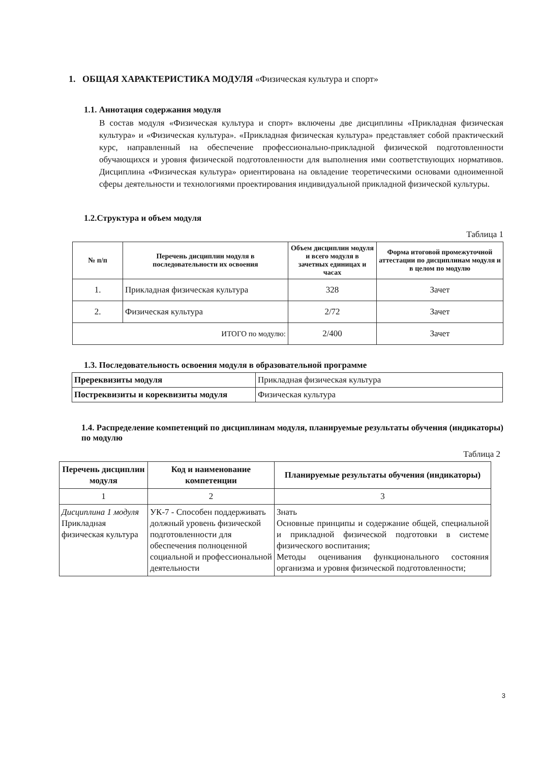1. ОБЩАЯ ХАРАКТЕРИСТИКА МОДУЛЯ «Физическая культура и спорт»
1.1. Аннотация содержания модуля
В состав модуля «Физическая культура и спорт» включены две дисциплины «Прикладная физическая культура» и «Физическая культура». «Прикладная физическая культура» представляет собой практический курс, направленный на обеспечение профессионально-прикладной физической подготовленности обучающихся и уровня физической подготовленности для выполнения ими соответствующих нормативов. Дисциплина «Физическая культура» ориентирована на овладение теоретическими основами одноименной сферы деятельности и технологиями проектирования индивидуальной прикладной физической культуры.
1.2.Структура и объем модуля
Таблица 1
| № п/п | Перечень дисциплин модуля в последовательности их освоения | Объем дисциплин модуля и всего модуля в зачетных единицах и часах | Форма итоговой промежуточной аттестации по дисциплинам модуля и в целом по модулю |
| --- | --- | --- | --- |
| 1. | Прикладная физическая культура | 328 | Зачет |
| 2. | Физическая культура | 2/72 | Зачет |
| ИТОГО по модулю: | | 2/400 | Зачет |
1.3. Последовательность освоения модуля в образовательной программе
| Пререквизиты модуля | Прикладная физическая культура |
| Постреквизиты и кореквизиты модуля | Физическая культура |
1.4. Распределение компетенций по дисциплинам модуля, планируемые результаты обучения (индикаторы) по модулю
Таблица 2
| Перечень дисциплин модуля | Код и наименование компетенции | Планируемые результаты обучения (индикаторы) |
| 1 | 2 | 3 |
| Дисциплина 1 модуля Прикладная физическая культура | УК-7 - Способен поддерживать должный уровень физической подготовленности для обеспечения полноценной социальной и профессиональной деятельности | Знать Основные принципы и содержание общей, специальной и прикладной физической подготовки в системе физического воспитания; Методы оценивания функционального состояния организма и уровня физической подготовленности; |
3